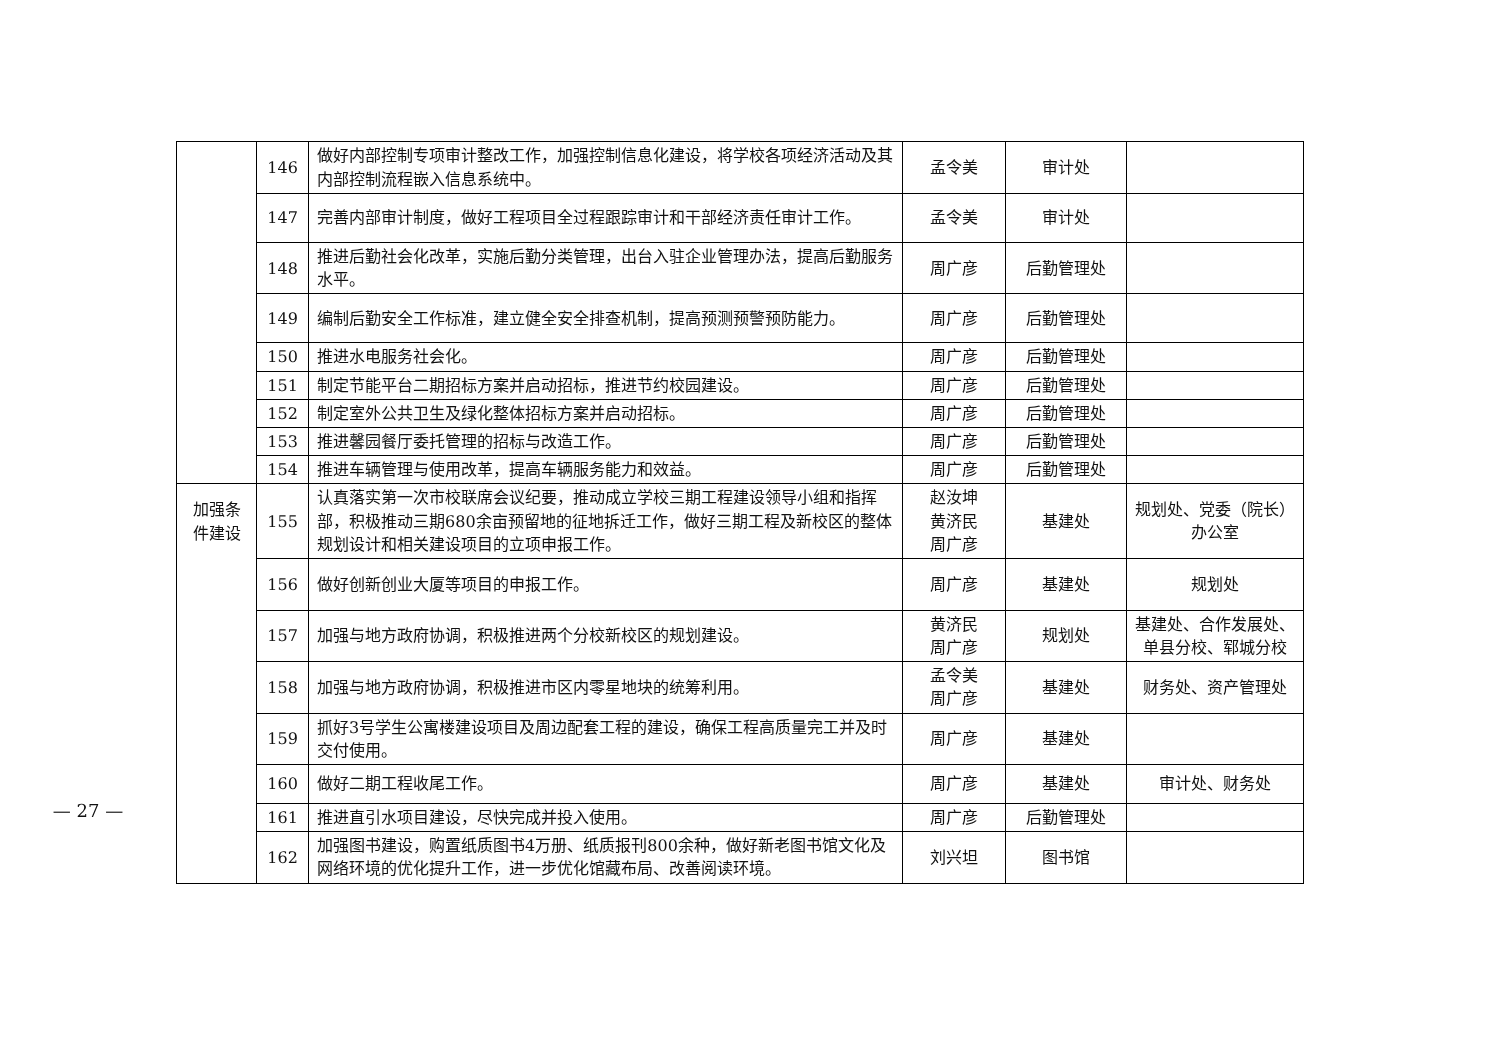— 27 —
| | 146 | 做好内部控制专项审计整改工作，加强控制信息化建设，将学校各项经济活动及其内部控制流程嵌入信息系统中。 | 孟令美 | 审计处 | |
| | 147 | 完善内部审计制度，做好工程项目全过程跟踪审计和干部经济责任审计工作。 | 孟令美 | 审计处 | |
| | 148 | 推进后勤社会化改革，实施后勤分类管理，出台入驻企业管理办法，提高后勤服务水平。 | 周广彦 | 后勤管理处 | |
| | 149 | 编制后勤安全工作标准，建立健全安全排查机制，提高预测预警预防能力。 | 周广彦 | 后勤管理处 | |
| | 150 | 推进水电服务社会化。 | 周广彦 | 后勤管理处 | |
| | 151 | 制定节能平台二期招标方案并启动招标，推进节约校园建设。 | 周广彦 | 后勤管理处 | |
| | 152 | 制定室外公共卫生及绿化整体招标方案并启动招标。 | 周广彦 | 后勤管理处 | |
| | 153 | 推进馨园餐厅委托管理的招标与改造工作。 | 周广彦 | 后勤管理处 | |
| | 154 | 推进车辆管理与使用改革，提高车辆服务能力和效益。 | 周广彦 | 后勤管理处 | |
| 加强条件建设 | 155 | 认真落实第一次市校联席会议纪要，推动成立学校三期工程建设领导小组和指挥部，积极推动三期680余亩预留地的征地拆迁工作，做好三期工程及新校区的整体规划设计和相关建设项目的立项申报工作。 | 赵汝坤 黄济民 周广彦 | 基建处 | 规划处、党委（院长）办公室 |
| | 156 | 做好创新创业大厦等项目的申报工作。 | 周广彦 | 基建处 | 规划处 |
| | 157 | 加强与地方政府协调，积极推进两个分校新校区的规划建设。 | 黄济民 周广彦 | 规划处 | 基建处、合作发展处、单县分校、郓城分校 |
| | 158 | 加强与地方政府协调，积极推进市区内零星地块的统筹利用。 | 孟令美 周广彦 | 基建处 | 财务处、资产管理处 |
| | 159 | 抓好3号学生公寓楼建设项目及周边配套工程的建设，确保工程高质量完工并及时交付使用。 | 周广彦 | 基建处 | |
| | 160 | 做好二期工程收尾工作。 | 周广彦 | 基建处 | 审计处、财务处 |
| | 161 | 推进直引水项目建设，尽快完成并投入使用。 | 周广彦 | 后勤管理处 | |
| | 162 | 加强图书建设，购置纸质图书4万册、纸质报刊800余种，做好新老图书馆文化及网络环境的优化提升工作，进一步优化馆藏布局、改善阅读环境。 | 刘兴坦 | 图书馆 | |